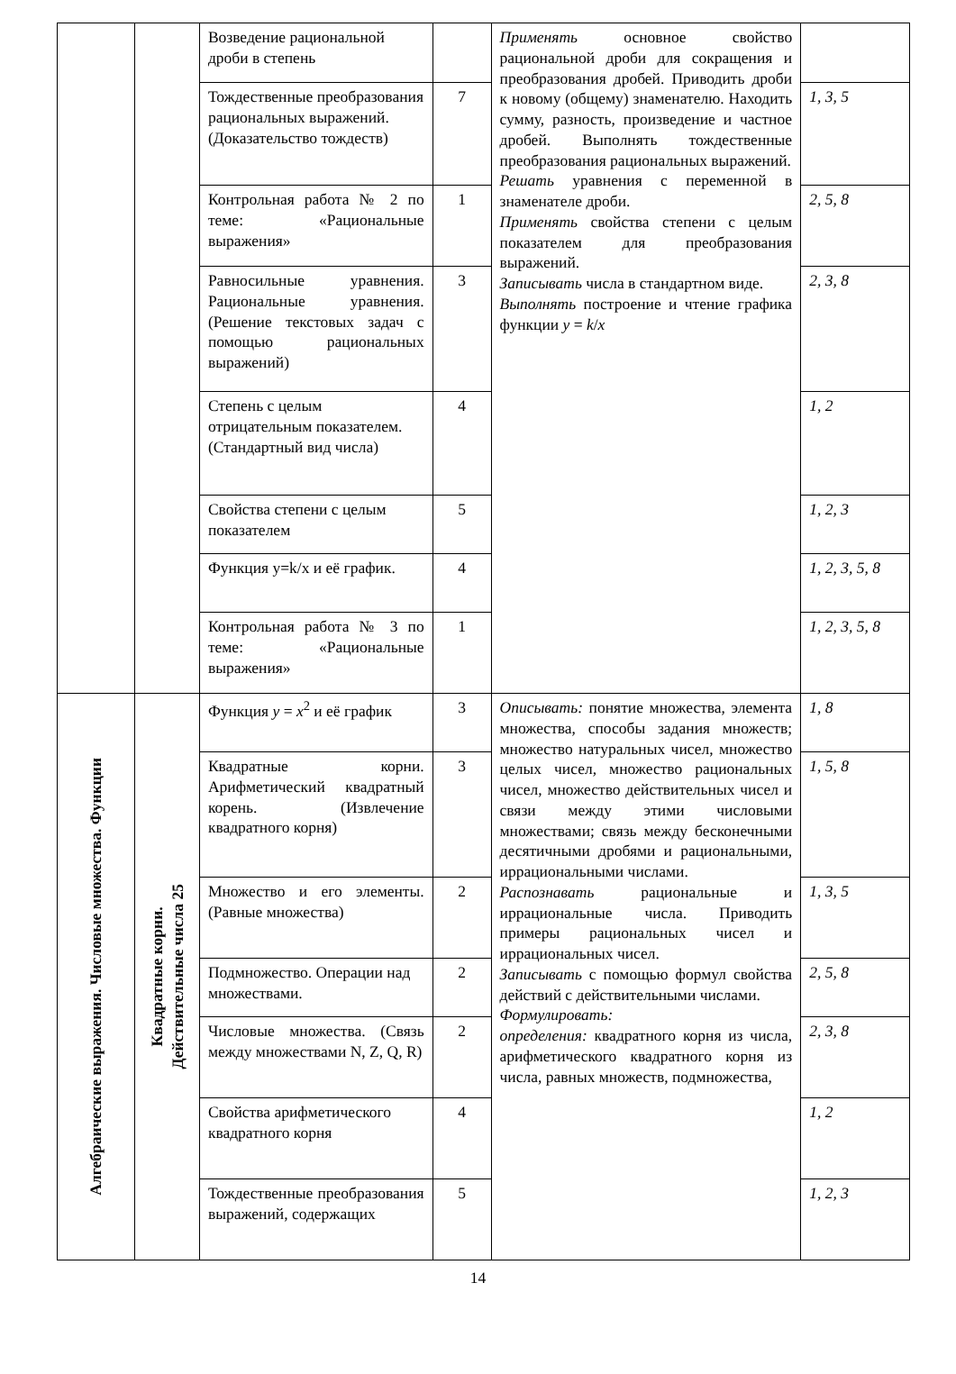| | | Возведение рациональной дроби в степень | | Применять основное свойство рациональной дроби для сокращения и преобразования дробей. Приводить дроби к новому (общему) знаменателю. Находить сумму, разность, произведение и частное дробей. Выполнять тождественные преобразования рациональных выражений. Решать уравнения с переменной в знаменателе дроби. Применять свойства степени с целым показателем для преобразования выражений. Записывать числа в стандартном виде. Выполнять построение и чтение графика функции y = k / x | |
| | | Тождественные преобразования рациональных выражений. (Доказательство тождеств) | 7 | | 1, 3, 5 |
| | | Контрольная работа № 2 по теме: «Рациональные выражения» | 1 | | 2, 5, 8 |
| | | Равносильные уравнения. Рациональные уравнения. (Решение текстовых задач с помощью рациональных выражений) | 3 | | 2, 3, 8 |
| | | Степень с целым отрицательным показателем. (Стандартный вид числа) | 4 | | 1, 2 |
| | | Свойства степени с целым показателем | 5 | | 1, 2, 3 |
| | | Функция y=k/x и её график. | 4 | | 1, 2, 3, 5, 8 |
| | | Контрольная работа № 3 по теме: «Рациональные выражения» | 1 | | 1, 2, 3, 5, 8 |
| Алгебраические выражения. Числовые множества. Функции | Квадратные корни. Действительные числа 25 | Функция y = x<sup>2</sup> и её график | 3 | Описывать: понятие множества, элемента множества, способы задания множеств; множество натуральных чисел, множество целых чисел, множество рациональных чисел, множество действительных чисел и связи между этими числовыми множествами; связь между бесконечными десятичными дробями и рациональными, иррациональными числами. Распознавать рациональные и иррациональные числа. Приводить примеры рациональных чисел и иррациональных чисел. Записывать с помощью формул свойства действий с действительными числами. Формулировать: определения: квадратного корня из числа, арифметического квадратного корня из числа, равных множеств, подмножества, | 1, 8 |
| | | Квадратные корни. Арифметический квадратный корень. (Извлечение квадратного корня) | 3 | | 1, 5, 8 |
| | | Множество и его элементы. (Равные множества) | 2 | | 1, 3, 5 |
| | | Подмножество. Операции над множествами. | 2 | | 2, 5, 8 |
| | | Числовые множества. (Связь между множествами N, Z, Q, R) | 2 | | 2, 3, 8 |
| | | Свойства арифметического квадратного корня | 4 | | 1, 2 |
| | | Тождественные преобразования выражений, содержащих | 5 | | 1, 2, 3 |
14